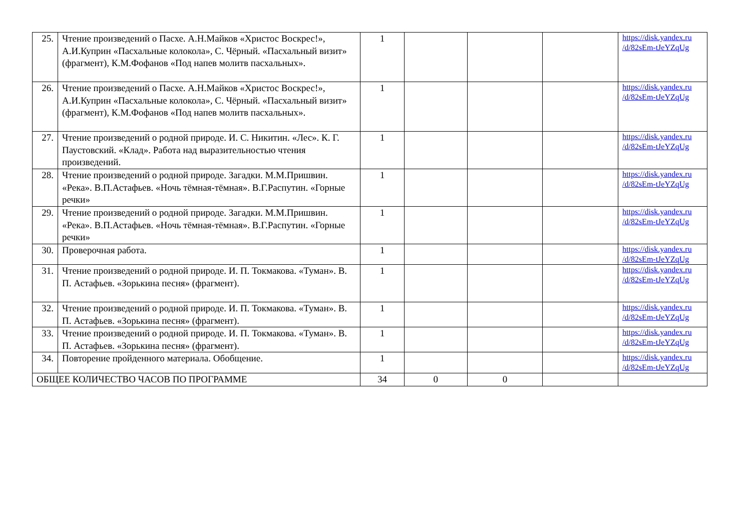| 25. | Чтение произведений о Пасхе. А.Н.Майков «Христос Воскрес!», А.И.Куприн «Пасхальные колокола», С. Чёрный. «Пасхальный визит» (фрагмент), К.М.Фофанов «Под напев молитв пасхальных». | 1 | | | | https://disk.yandex.ru /d/82sEm-tJeYZqUg |
| 26. | Чтение произведений о Пасхе. А.Н.Майков «Христос Воскрес!», А.И.Куприн «Пасхальные колокола», С. Чёрный. «Пасхальный визит» (фрагмент), К.М.Фофанов «Под напев молитв пасхальных». | 1 | | | | https://disk.yandex.ru /d/82sEm-tJeYZqUg |
| 27. | Чтение произведений о родной природе. И. С. Никитин. «Лес». К. Г. Паустовский. «Клад». Работа над выразительностью чтения произведений. | 1 | | | | https://disk.yandex.ru /d/82sEm-tJeYZqUg |
| 28. | Чтение произведений о родной природе. Загадки. М.М.Пришвин. «Река». В.П.Астафьев. «Ночь тёмная-тёмная». В.Г.Распутин. «Горные речки» | 1 | | | | https://disk.yandex.ru /d/82sEm-tJeYZqUg |
| 29. | Чтение произведений о родной природе. Загадки. М.М.Пришвин. «Река». В.П.Астафьев. «Ночь тёмная-тёмная». В.Г.Распутин. «Горные речки» | 1 | | | | https://disk.yandex.ru /d/82sEm-tJeYZqUg |
| 30. | Проверочная работа. | 1 | | | | https://disk.yandex.ru /d/82sEm-tJeYZqUg |
| 31. | Чтение произведений о родной природе. И. П. Токмакова. «Туман». В. П. Астафьев. «Зорькина песня» (фрагмент). | 1 | | | | https://disk.yandex.ru /d/82sEm-tJeYZqUg |
| 32. | Чтение произведений о родной природе. И. П. Токмакова. «Туман». В. П. Астафьев. «Зорькина песня» (фрагмент). | 1 | | | | https://disk.yandex.ru /d/82sEm-tJeYZqUg |
| 33. | Чтение произведений о родной природе. И. П. Токмакова. «Туман». В. П. Астафьев. «Зорькина песня» (фрагмент). | 1 | | | | https://disk.yandex.ru /d/82sEm-tJeYZqUg |
| 34. | Повторение пройденного материала. Обобщение. | 1 | | | | https://disk.yandex.ru /d/82sEm-tJeYZqUg |
| ОБЩЕЕ КОЛИЧЕСТВО ЧАСОВ ПО ПРОГРАММЕ | | 34 | 0 | 0 | | |